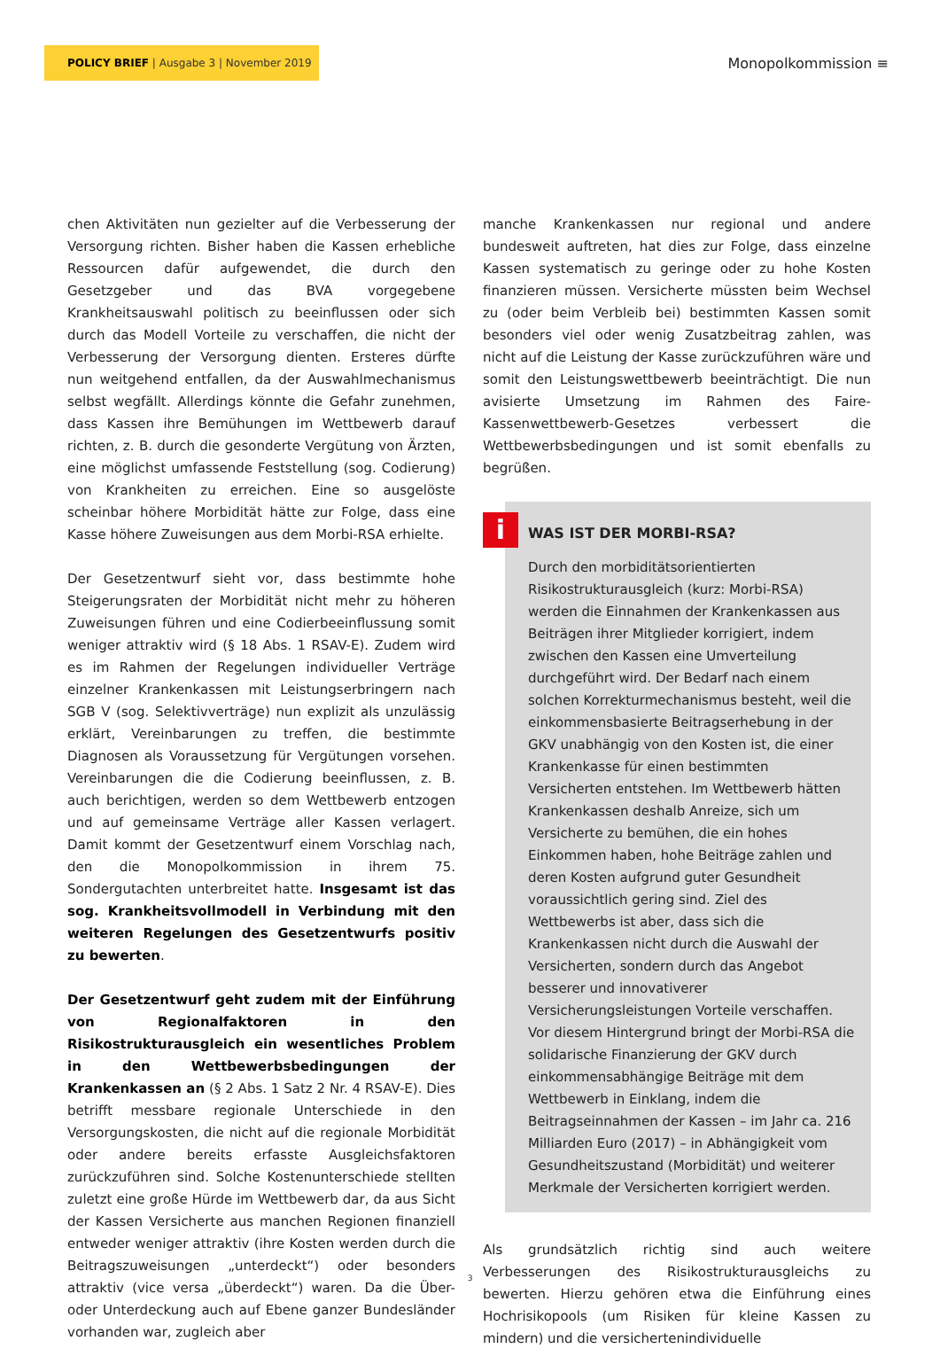POLICY BRIEF | Ausgabe 3 | November 2019
Monopolkommission ≡
chen Aktivitäten nun gezielter auf die Verbesserung der Versorgung richten. Bisher haben die Kassen erhebliche Ressourcen dafür aufgewendet, die durch den Gesetzgeber und das BVA vorgegebene Krankheitsauswahl politisch zu beeinflussen oder sich durch das Modell Vorteile zu verschaffen, die nicht der Verbesserung der Versorgung dienten. Ersteres dürfte nun weitgehend entfallen, da der Auswahlmechanismus selbst wegfällt. Allerdings könnte die Gefahr zunehmen, dass Kassen ihre Bemühungen im Wettbewerb darauf richten, z. B. durch die gesonderte Vergütung von Ärzten, eine möglichst umfassende Feststellung (sog. Codierung) von Krankheiten zu erreichen. Eine so ausgelöste scheinbar höhere Morbidität hätte zur Folge, dass eine Kasse höhere Zuweisungen aus dem Morbi-RSA erhielte.
Der Gesetzentwurf sieht vor, dass bestimmte hohe Steigerungsraten der Morbidität nicht mehr zu höheren Zuweisungen führen und eine Codierbeeinflussung somit weniger attraktiv wird (§ 18 Abs. 1 RSAV-E). Zudem wird es im Rahmen der Regelungen individueller Verträge einzelner Krankenkassen mit Leistungserbringern nach SGB V (sog. Selektivverträge) nun explizit als unzulässig erklärt, Vereinbarungen zu treffen, die bestimmte Diagnosen als Voraussetzung für Vergütungen vorsehen. Vereinbarungen die die Codierung beeinflussen, z. B. auch berichtigen, werden so dem Wettbewerb entzogen und auf gemeinsame Verträge aller Kassen verlagert. Damit kommt der Gesetzentwurf einem Vorschlag nach, den die Monopolkommission in ihrem 75. Sondergutachten unterbreitet hatte. Insgesamt ist das sog. Krankheitsvollmodell in Verbindung mit den weiteren Regelungen des Gesetzentwurfs positiv zu bewerten.
Der Gesetzentwurf geht zudem mit der Einführung von Regionalfaktoren in den Risikostrukturausgleich ein wesentliches Problem in den Wettbewerbsbedingungen der Krankenkassen an (§ 2 Abs. 1 Satz 2 Nr. 4 RSAV-E). Dies betrifft messbare regionale Unterschiede in den Versorgungskosten, die nicht auf die regionale Morbidität oder andere bereits erfasste Ausgleichsfaktoren zurückzuführen sind. Solche Kostenunterschiede stellten zuletzt eine große Hürde im Wettbewerb dar, da aus Sicht der Kassen Versicherte aus manchen Regionen finanziell entweder weniger attraktiv (ihre Kosten werden durch die Beitragszuweisungen „unterdeckt“) oder besonders attraktiv (vice versa „überdeckt“) waren. Da die Über- oder Unterdeckung auch auf Ebene ganzer Bundesländer vorhanden war, zugleich aber
manche Krankenkassen nur regional und andere bundesweit auftreten, hat dies zur Folge, dass einzelne Kassen systematisch zu geringe oder zu hohe Kosten finanzieren müssen. Versicherte müssten beim Wechsel zu (oder beim Verbleib bei) bestimmten Kassen somit besonders viel oder wenig Zusatzbeitrag zahlen, was nicht auf die Leistung der Kasse zurückzuführen wäre und somit den Leistungswettbewerb beeinträchtigt. Die nun avisierte Umsetzung im Rahmen des Faire-Kassenwettbewerb-Gesetzes verbessert die Wettbewerbsbedingungen und ist somit ebenfalls zu begrüßen.
i
WAS IST DER MORBI-RSA?
Durch den morbiditätsorientierten Risikostrukturausgleich (kurz: Morbi-RSA) werden die Einnahmen der Krankenkassen aus Beiträgen ihrer Mitglieder korrigiert, indem zwischen den Kassen eine Umverteilung durchgeführt wird. Der Bedarf nach einem solchen Korrekturmechanismus besteht, weil die einkommensbasierte Beitragserhebung in der GKV unabhängig von den Kosten ist, die einer Krankenkasse für einen bestimmten Versicherten entstehen. Im Wettbewerb hätten Krankenkassen deshalb Anreize, sich um Versicherte zu bemühen, die ein hohes Einkommen haben, hohe Beiträge zahlen und deren Kosten aufgrund guter Gesundheit voraussichtlich gering sind. Ziel des Wettbewerbs ist aber, dass sich die Krankenkassen nicht durch die Auswahl der Versicherten, sondern durch das Angebot besserer und innovativerer Versicherungsleistungen Vorteile verschaffen. Vor diesem Hintergrund bringt der Morbi-RSA die solidarische Finanzierung der GKV durch einkommensabhängige Beiträge mit dem Wettbewerb in Einklang, indem die Beitragseinnahmen der Kassen – im Jahr ca. 216 Milliarden Euro (2017) – in Abhängigkeit vom Gesundheitszustand (Morbidität) und weiterer Merkmale der Versicherten korrigiert werden.
Als grundsätzlich richtig sind auch weitere Verbesserungen des Risikostrukturausgleichs zu bewerten. Hierzu gehören etwa die Einführung eines Hochrisikopools (um Risiken für kleine Kassen zu mindern) und die versichertenindividuelle
3